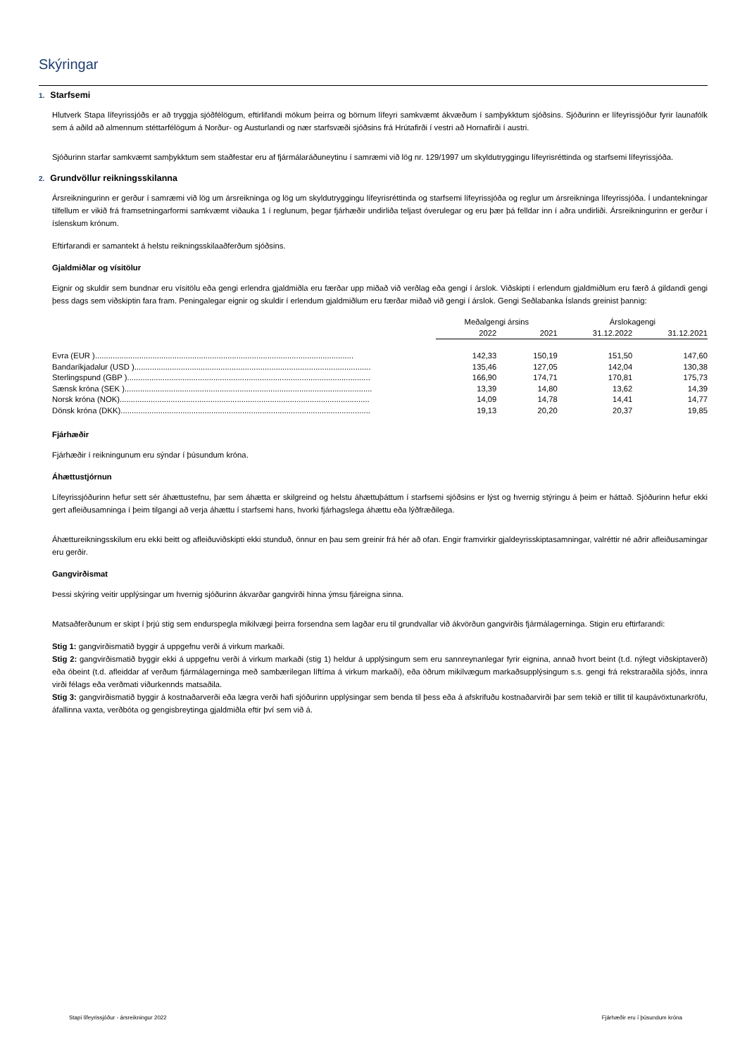Skýringar
1. Starfsemi
Hlutverk Stapa lífeyrissjóðs er að tryggja sjóðfélögum, eftirlifandi mökum þeirra og börnum lífeyri samkvæmt ákvæðum í samþykktum sjóðsins. Sjóðurinn er lífeyrissjóður fyrir launafólk sem á aðild að almennum stéttarfélögum á Norður- og Austurlandi og nær starfsvæði sjóðsins frá Hrútafirði í vestri að Hornafirði í austri.
Sjóðurinn starfar samkvæmt samþykktum sem staðfestar eru af fjármálaráðuneytinu í samræmi við lög nr. 129/1997 um skyldutryggingu lífeyrisréttinda og starfsemi lífeyrissjóða.
2. Grundvöllur reikningsskilanna
Ársreikningurinn er gerður í samræmi við lög um ársreikninga og lög um skyldutryggingu lífeyrisréttinda og starfsemi lífeyrissjóða og reglur um ársreikninga lífeyrissjóða. Í undantekningar tilfellum er vikið frá framsetningarformi samkvæmt viðauka 1 í reglunum, þegar fjárhæðir undirliða teljast óverulegar og eru þær þá felldar inn í aðra undirliði. Ársreikningurinn er gerður í íslenskum krónum.
Eftirfarandi er samantekt á helstu reikningsskilaaðferðum sjóðsins.
Gjaldmiðlar og vísitölur
Eignir og skuldir sem bundnar eru vísitölu eða gengi erlendra gjaldmiðla eru færðar upp miðað við verðlag eða gengi í árslok. Viðskipti í erlendum gjaldmiðlum eru færð á gildandi gengi þess dags sem viðskiptin fara fram. Peningalegar eignir og skuldir í erlendum gjaldmiðlum eru færðar miðað við gengi í árslok. Gengi Seðlabanka Íslands greinist þannig:
| | Meðalgengi ársins | | Árslokagengi | |
| --- | --- | --- | --- | --- |
| | 2022 | 2021 | 31.12.2022 | 31.12.2021 |
| Evra (EUR )..................................................................................................................... | 142,33 | 150,19 | 151,50 | 147,60 |
| Bandaríkjadalur (USD )........................................................................................................... | 135,46 | 127,05 | 142,04 | 130,38 |
| Sterlingspund (GBP ).............................................................................................................. | 166,90 | 174,71 | 170,81 | 175,73 |
| Sænsk króna (SEK )................................................................................................................ | 13,39 | 14,80 | 13,62 | 14,39 |
| Norsk króna (NOK)................................................................................................................. | 14,09 | 14,78 | 14,41 | 14,77 |
| Dönsk króna (DKK)................................................................................................................. | 19,13 | 20,20 | 20,37 | 19,85 |
Fjárhæðir
Fjárhæðir í reikningunum eru sýndar í þúsundum króna.
Áhættustjórnun
Lífeyrissjóðurinn hefur sett sér áhættustefnu, þar sem áhætta er skilgreind og helstu áhættuþáttum í starfsemi sjóðsins er lýst og hvernig stýringu á þeim er háttað. Sjóðurinn hefur ekki gert afleiðusamninga í þeim tilgangi að verja áhættu í starfsemi hans, hvorki fjárhagslega áhættu eða lýðfræðilega.
Áhættureikningsskilum eru ekki beitt og afleiðuviðskipti ekki stunduð, önnur en þau sem greinir frá hér að ofan. Engir framvirkir gjaldeyrisskiptasamningar, valréttir né aðrir afleiðusamingar eru gerðir.
Gangvirðismat
Þessi skýring veitir upplýsingar um hvernig sjóðurinn ákvarðar gangvirði hinna ýmsu fjáreigna sinna.
Matsaðferðunum er skipt í þrjú stig sem endurspegla mikilvægi þeirra forsendna sem lagðar eru til grundvallar við ákvörðun gangvirðis fjármálagerninga. Stigin eru eftirfarandi:
Stig 1: gangvirðismatið byggir á uppgefnu verði á virkum markaði.
Stig 2: gangvirðismatið byggir ekki á uppgefnu verði á virkum markaði (stig 1) heldur á upplýsingum sem eru sannreynanlegar fyrir eignina, annað hvort beint (t.d. nýlegt viðskiptaverð) eða óbeint (t.d. afleiddar af verðum fjármálagerninga með sambærilegan líftíma á virkum markaði), eða öðrum mikilvægum markaðsupplýsingum s.s. gengi frá rekstraraðila sjóðs, innra virði félags eða verðmati viðurkennds matsaðila.
Stig 3: gangvirðismatið byggir á kostnaðarverði eða lægra verði hafi sjóðurinn upplýsingar sem benda til þess eða á afskrifuðu kostnaðarvirði þar sem tekið er tillit til kaupávöxtunarkröfu, áfallinna vaxta, verðbóta og gengisbreytinga gjaldmiðla eftir því sem við á.
Stapi lífeyrissjóður - ársreikningur 2022 Fjárhæðir eru í þúsundum króna